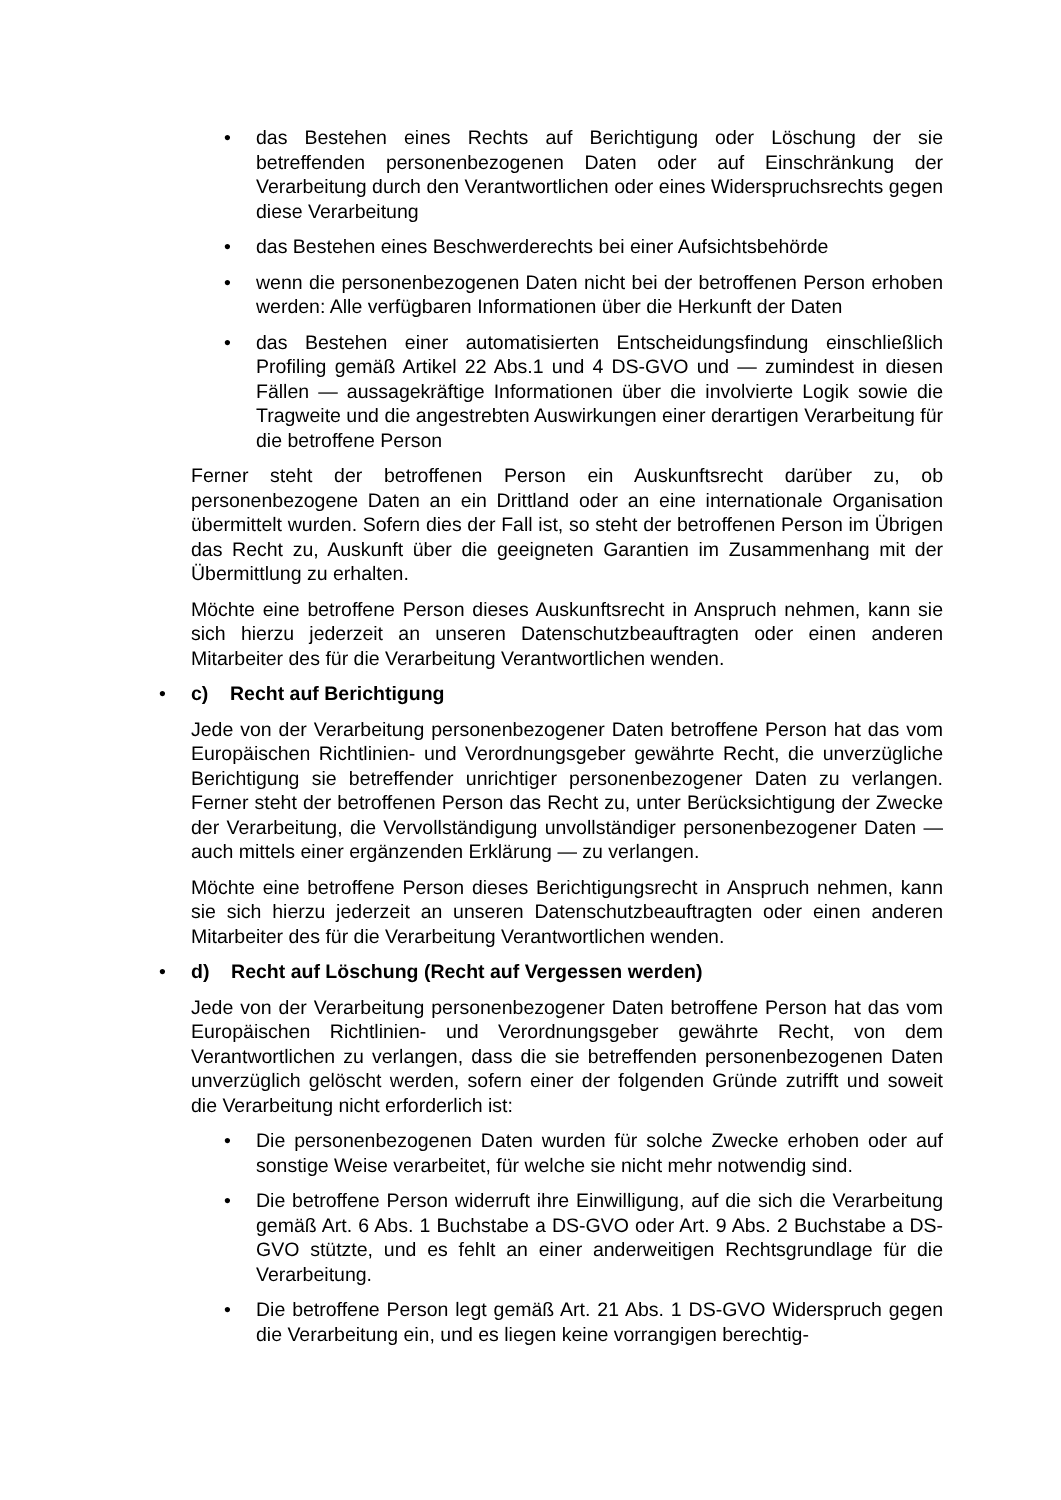• das Bestehen eines Rechts auf Berichtigung oder Löschung der sie betreffenden personenbezogenen Daten oder auf Einschränkung der Verarbeitung durch den Verantwortlichen oder eines Widerspruchsrechts gegen diese Verarbeitung
• das Bestehen eines Beschwerderechts bei einer Aufsichtsbehörde
• wenn die personenbezogenen Daten nicht bei der betroffenen Person erhoben werden: Alle verfügbaren Informationen über die Herkunft der Daten
• das Bestehen einer automatisierten Entscheidungsfindung einschließlich Profiling gemäß Artikel 22 Abs.1 und 4 DS-GVO und — zumindest in diesen Fällen — aussagekräftige Informationen über die involvierte Logik sowie die Tragweite und die angestrebten Auswirkungen einer derartigen Verarbeitung für die betroffene Person
Ferner steht der betroffenen Person ein Auskunftsrecht darüber zu, ob personenbezogene Daten an ein Drittland oder an eine internationale Organisation übermittelt wurden. Sofern dies der Fall ist, so steht der betroffenen Person im Übrigen das Recht zu, Auskunft über die geeigneten Garantien im Zusammenhang mit der Übermittlung zu erhalten.
Möchte eine betroffene Person dieses Auskunftsrecht in Anspruch nehmen, kann sie sich hierzu jederzeit an unseren Datenschutzbeauftragten oder einen anderen Mitarbeiter des für die Verarbeitung Verantwortlichen wenden.
• c) Recht auf Berichtigung
Jede von der Verarbeitung personenbezogener Daten betroffene Person hat das vom Europäischen Richtlinien- und Verordnungsgeber gewährte Recht, die unverzügliche Berichtigung sie betreffender unrichtiger personenbezogener Daten zu verlangen. Ferner steht der betroffenen Person das Recht zu, unter Berücksichtigung der Zwecke der Verarbeitung, die Vervollständigung unvollständiger personenbezogener Daten — auch mittels einer ergänzenden Erklärung — zu verlangen.
Möchte eine betroffene Person dieses Berichtigungsrecht in Anspruch nehmen, kann sie sich hierzu jederzeit an unseren Datenschutzbeauftragten oder einen anderen Mitarbeiter des für die Verarbeitung Verantwortlichen wenden.
• d) Recht auf Löschung (Recht auf Vergessen werden)
Jede von der Verarbeitung personenbezogener Daten betroffene Person hat das vom Europäischen Richtlinien- und Verordnungsgeber gewährte Recht, von dem Verantwortlichen zu verlangen, dass die sie betreffenden personenbezogenen Daten unverzüglich gelöscht werden, sofern einer der folgenden Gründe zutrifft und soweit die Verarbeitung nicht erforderlich ist:
• Die personenbezogenen Daten wurden für solche Zwecke erhoben oder auf sonstige Weise verarbeitet, für welche sie nicht mehr notwendig sind.
• Die betroffene Person widerruft ihre Einwilligung, auf die sich die Verarbeitung gemäß Art. 6 Abs. 1 Buchstabe a DS-GVO oder Art. 9 Abs. 2 Buchstabe a DS-GVO stützte, und es fehlt an einer anderweitigen Rechtsgrundlage für die Verarbeitung.
• Die betroffene Person legt gemäß Art. 21 Abs. 1 DS-GVO Widerspruch gegen die Verarbeitung ein, und es liegen keine vorrangigen berechtig-